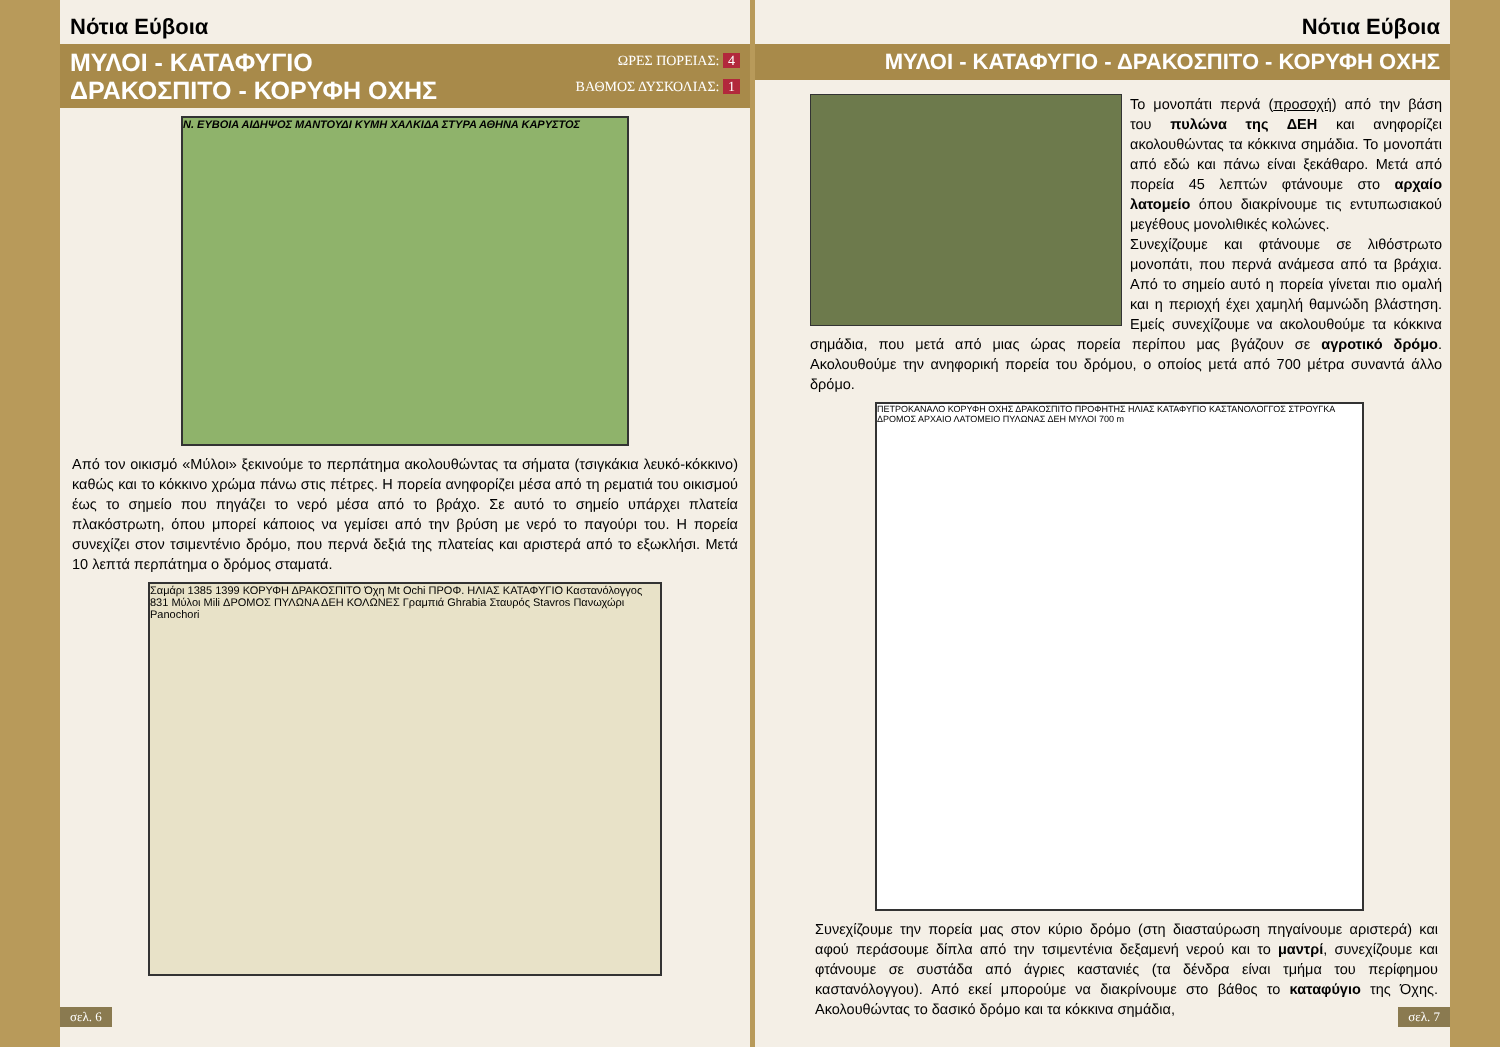Νότια Εύβοια
ΜΥΛΟΙ - ΚΑΤΑΦΥΓΙΟ
ΔΡΑΚΟΣΠΙΤΟ - ΚΟΡΥΦΗ ΟΧΗΣ
ΩΡΕΣ ΠΟΡΕΙΑΣ: 4
ΒΑΘΜΟΣ ΔΥΣΚΟΛΙΑΣ: 1
Ν. ΕΥΒΟΙΑ ΑΙΔΗΨΟΣ ΜΑΝΤΟΥΔΙ ΚΥΜΗ ΧΑΛΚΙΔΑ ΣΤΥΡΑ ΑΘΗΝΑ ΚΑΡΥΣΤΟΣ
Από τον οικισμό «Μύλοι» ξεκινούμε το περπάτημα ακολουθώντας τα σήματα (τσιγκάκια λευκό-κόκκινο) καθώς και το κόκκινο χρώμα πάνω στις πέτρες. Η πορεία ανηφορίζει μέσα από τη ρεματιά του οικισμού έως το σημείο που πηγάζει το νερό μέσα από το βράχο. Σε αυτό το σημείο υπάρχει πλατεία πλακόστρωτη, όπου μπορεί κάποιος να γεμίσει από την βρύση με νερό το παγούρι του. Η πορεία συνεχίζει στον τσιμεντένιο δρόμο, που περνά δεξιά της πλατείας και αριστερά από το εξωκλήσι. Μετά 10 λεπτά περπάτημα ο δρόμος σταματά.
Σαμάρι 1385 1399 ΚΟΡΥΦΗ ΔΡΑΚΟΣΠΙΤΟ Όχη Mt Ochi ΠΡΟΦ. ΗΛΙΑΣ ΚΑΤΑΦΥΓΙΟ Καστανόλογγος 831 Μύλοι Mili ΔΡΟΜΟΣ ΠΥΛΩΝΑ ΔΕΗ ΚΟΛΩΝΕΣ Γραμπιά Ghrabia Σταυρός Stavros Πανωχώρι Panochori
σελ. 6
Νότια Εύβοια
ΜΥΛΟΙ - ΚΑΤΑΦΥΓΙΟ - ΔΡΑΚΟΣΠΙΤΟ - ΚΟΡΥΦΗ ΟΧΗΣ
Το μονοπάτι περνά (προσοχή) από την βάση του πυλώνα της ΔΕΗ και ανηφορίζει ακολουθώντας τα κόκκινα σημάδια. Το μονοπάτι από εδώ και πάνω είναι ξεκάθαρο. Μετά από πορεία 45 λεπτών φτάνουμε στο αρχαίο λατομείο όπου διακρίνουμε τις εντυπωσιακού μεγέθους μονολιθικές κολώνες.
Συνεχίζουμε και φτάνουμε σε λιθόστρωτο μονοπάτι, που περνά ανάμεσα από τα βράχια. Από το σημείο αυτό η πορεία γίνεται πιο ομαλή και η περιοχή έχει χαμηλή θαμνώδη βλάστηση. Εμείς συνεχίζουμε να ακολουθούμε τα κόκκινα σημάδια, που μετά από μιας ώρας πορεία περίπου μας βγάζουν σε αγροτικό δρόμο. Ακολουθούμε την ανηφορική πορεία του δρόμου, ο οποίος μετά από 700 μέτρα συναντά άλλο δρόμο.
ΠΕΤΡΟΚΑΝΑΛΟ ΚΟΡΥΦΗ ΟΧΗΣ ΔΡΑΚΟΣΠΙΤΟ ΠΡΟΦΗΤΗΣ ΗΛΙΑΣ ΚΑΤΑΦΥΓΙΟ ΚΑΣΤΑΝΟΛΟΓΓΟΣ ΣΤΡΟΥΓΚΑ ΔΡΟΜΟΣ ΑΡΧΑΙΟ ΛΑΤΟΜΕΙΟ ΠΥΛΩΝΑΣ ΔΕΗ ΜΥΛΟΙ 700 m
Συνεχίζουμε την πορεία μας στον κύριο δρόμο (στη διασταύρωση πηγαίνουμε αριστερά) και αφού περάσουμε δίπλα από την τσιμεντένια δεξαμενή νερού και το μαντρί, συνεχίζουμε και φτάνουμε σε συστάδα από άγριες καστανιές (τα δένδρα είναι τμήμα του περίφημου καστανόλογγου). Από εκεί μπορούμε να διακρίνουμε στο βάθος το καταφύγιο της Όχης. Ακολουθώντας το δασικό δρόμο και τα κόκκινα σημάδια,
σελ. 7